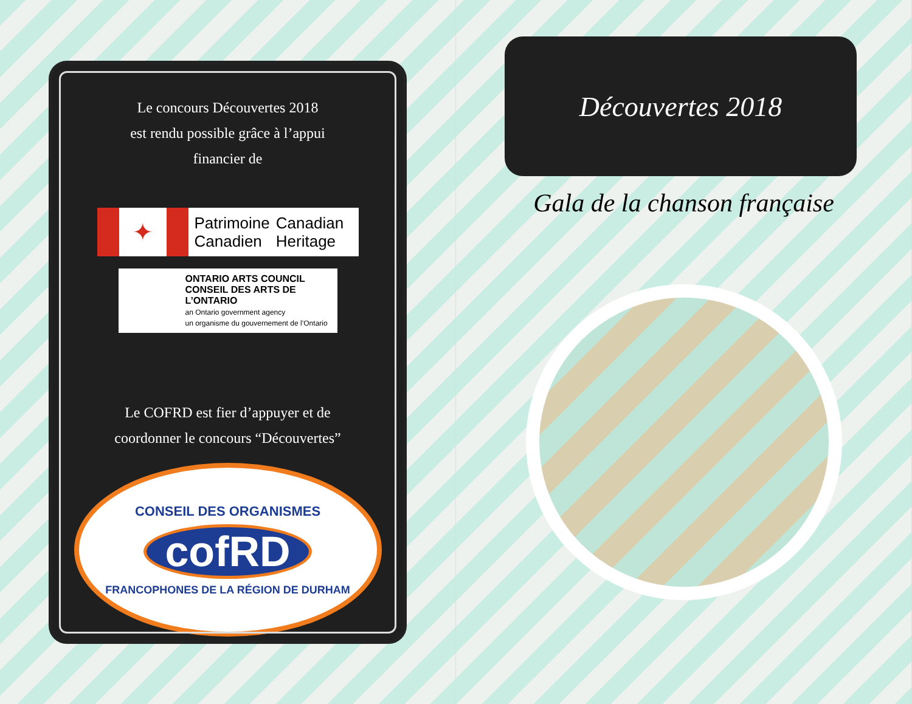Le concours Découvertes 2018
est rendu possible grâce à l’appui
financier de
✦
Patrimoine
Canadien
Canadian
Heritage
ONTARIO ARTS COUNCIL
CONSEIL DES ARTS DE L’ONTARIO
an Ontario government agency
un organisme du gouvernement de l’Ontario
Le COFRD est fier d’appuyer et de
coordonner le concours “Découvertes”
CONSEIL DES ORGANISMES
cofRD
FRANCOPHONES DE LA RÉGION DE DURHAM
Découvertes 2018
Gala de la chanson française